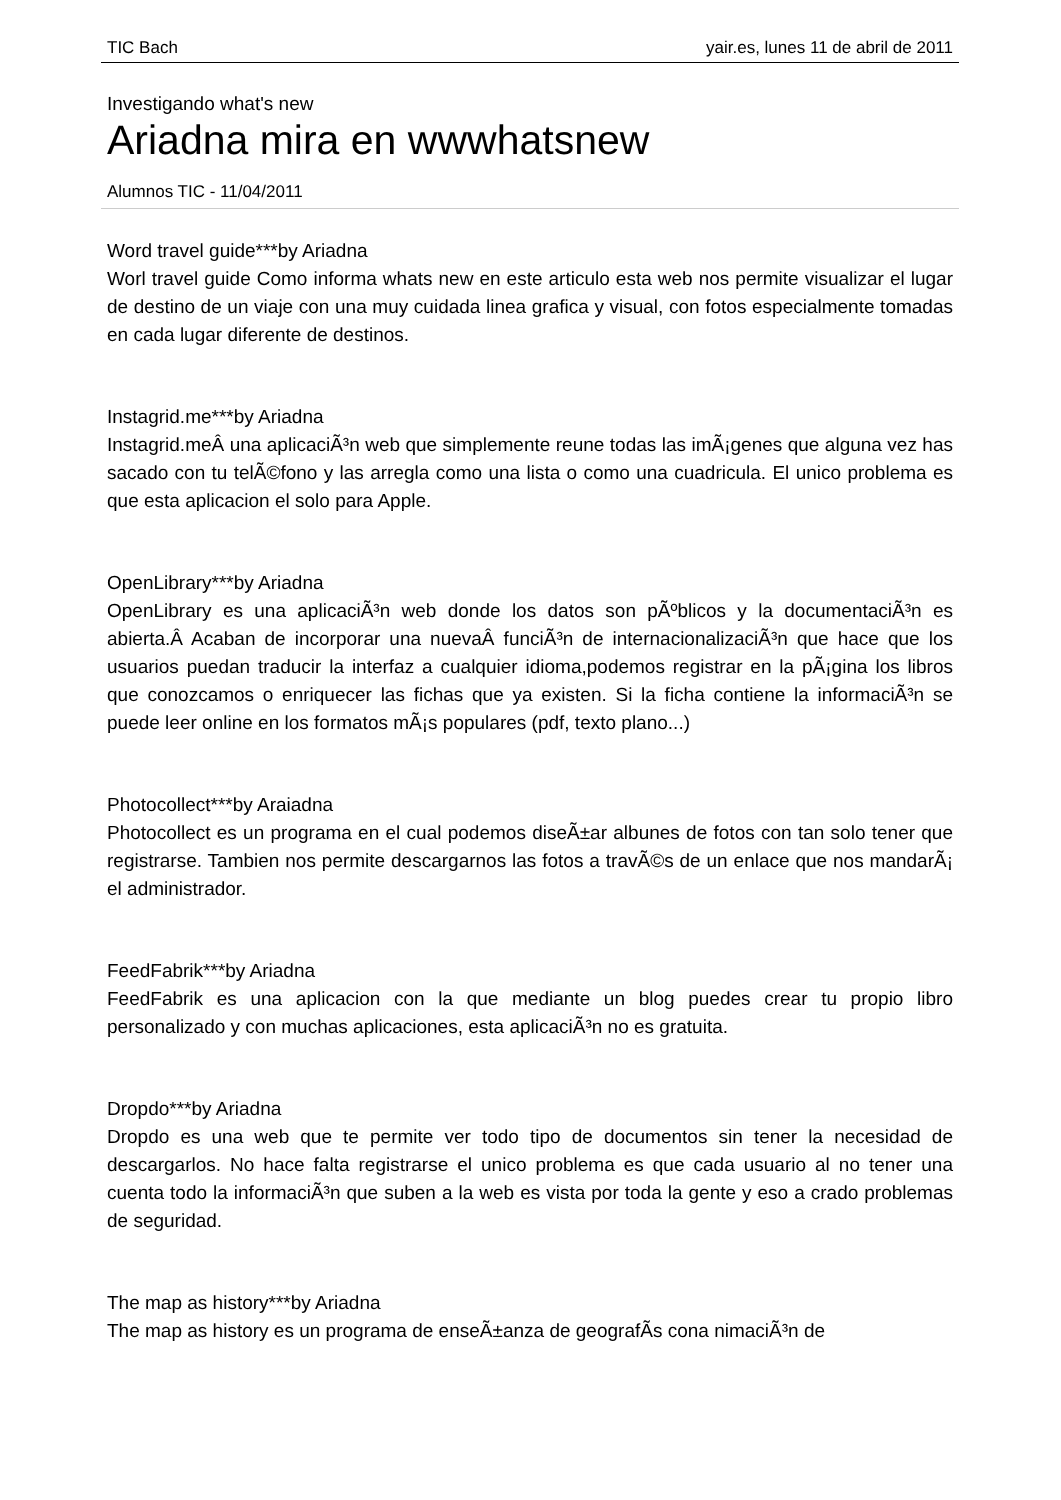TIC Bach yair.es, lunes 11 de abril de 2011
Investigando what's new
Ariadna mira en wwwhatsnew
Alumnos TIC - 11/04/2011
Word travel guide***by Ariadna
Worl travel guide Como informa whats new en este articulo esta web nos permite visualizar el lugar de destino de un viaje con una muy cuidada linea grafica y visual, con fotos especialmente tomadas en cada lugar diferente de destinos.
Instagrid.me***by Ariadna
Instagrid.meÂ una aplicaciÃ³n web que simplemente reune todas las imÃ¡genes que alguna vez has sacado con tu telÃ©fono y las arregla como una lista o como una cuadricula. El unico problema es que esta aplicacion el solo para Apple.
OpenLibrary***by Ariadna
OpenLibrary es una aplicaciÃ³n web donde los datos son pÃºblicos y la documentaciÃ³n es abierta.Â Acaban de incorporar una nuevaÂ funciÃ³n de internacionalizaciÃ³n que hace que los usuarios puedan traducir la interfaz a cualquier idioma,podemos registrar en la pÃ¡gina los libros que conozcamos o enriquecer las fichas que ya existen. Si la ficha contiene la informaciÃ³n se puede leer online en los formatos mÃ¡s populares (pdf, texto plano...)
Photocollect***by Araiadna
Photocollect es un programa en el cual podemos diseÃ±ar albunes de fotos con tan solo tener que registrarse. Tambien nos permite descargarnos las fotos a travÃ©s de un enlace que nos mandarÃ¡ el administrador.
FeedFabrik***by Ariadna
FeedFabrik es una aplicacion con la que mediante un blog puedes crear tu propio libro personalizado y con muchas aplicaciones, esta aplicaciÃ³n no es gratuita.
Dropdo***by Ariadna
Dropdo es una web que te permite ver todo tipo de documentos sin tener la necesidad de descargarlos. No hace falta registrarse el unico problema es que cada usuario al no tener una cuenta todo la informaciÃ³n que suben a la web es vista por toda la gente y eso a crado problemas de seguridad.
The map as history***by Ariadna
The map as history es un programa de enseÃ±anza de geografÃ­s cona nimaciÃ³n de